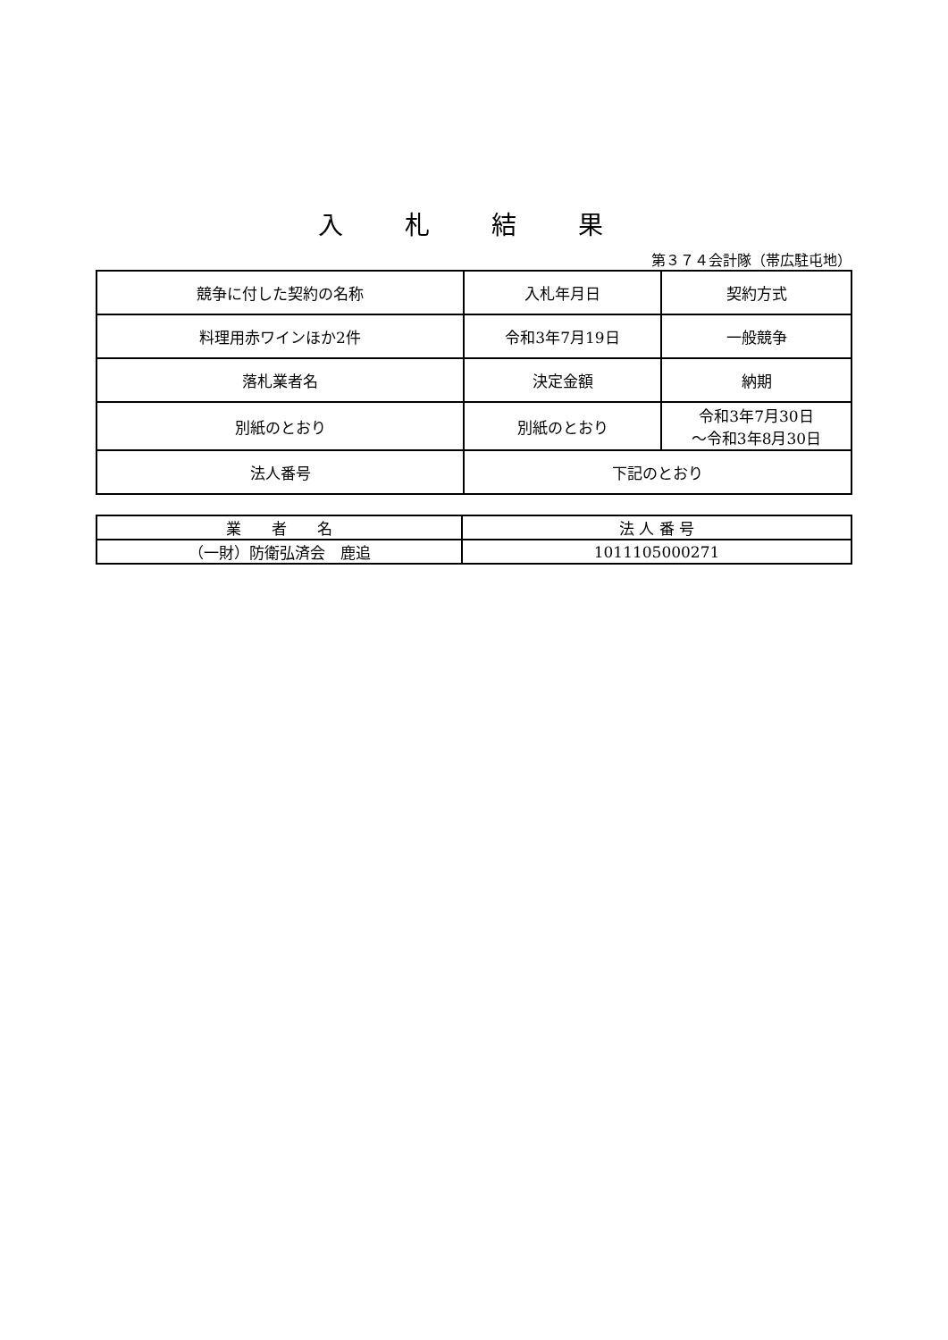入 札 結 果
第３７４会計隊（帯広駐屯地）
| 競争に付した契約の名称 | 入札年月日 | 契約方式 |
| 料理用赤ワインほか2件 | 令和3年7月19日 | 一般競争 |
| 落札業者名 | 決定金額 | 納期 |
| 別紙のとおり | 別紙のとおり | 令和3年7月30日 ～令和3年8月30日 |
| 法人番号 | 下記のとおり | |
| 業 者 名 | 法 人 番 号 |
| --- | --- |
| （一財）防衛弘済会 鹿追 | 1011105000271 |